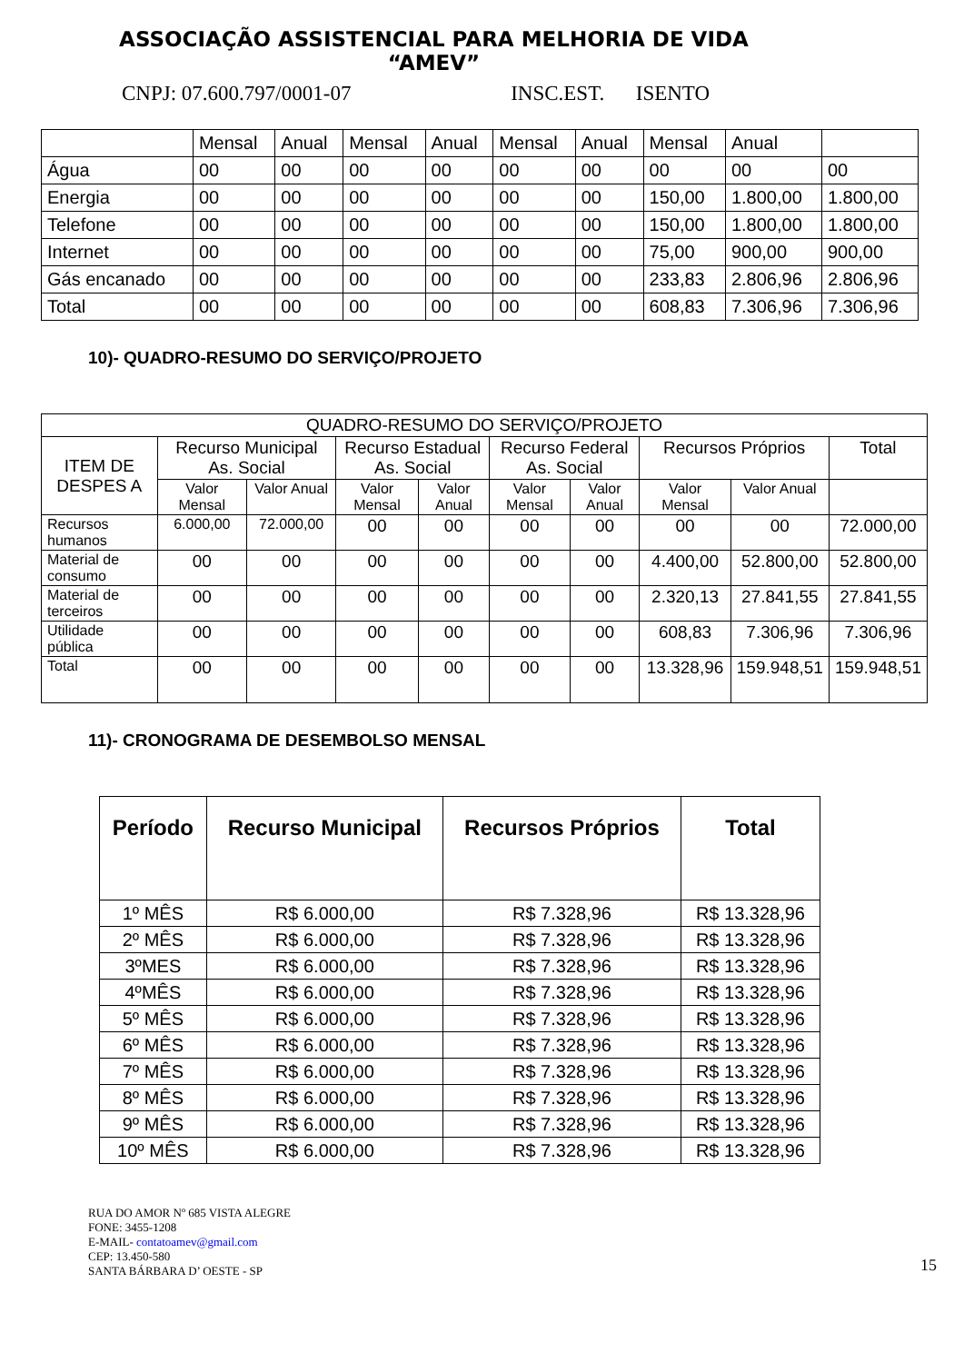ASSOCIAÇÃO ASSISTENCIAL PARA MELHORIA DE VIDA
“AMEV”
CNPJ: 07.600.797/0001-07 INSC.EST. ISENTO
| | Mensal | Anual | Mensal | Anual | Mensal | Anual | Mensal | Anual | |
| Água | 00 | 00 | 00 | 00 | 00 | 00 | 00 | 00 | 00 |
| Energia | 00 | 00 | 00 | 00 | 00 | 00 | 150,00 | 1.800,00 | 1.800,00 |
| Telefone | 00 | 00 | 00 | 00 | 00 | 00 | 150,00 | 1.800,00 | 1.800,00 |
| Internet | 00 | 00 | 00 | 00 | 00 | 00 | 75,00 | 900,00 | 900,00 |
| Gás encanado | 00 | 00 | 00 | 00 | 00 | 00 | 233,83 | 2.806,96 | 2.806,96 |
| Total | 00 | 00 | 00 | 00 | 00 | 00 | 608,83 | 7.306,96 | 7.306,96 |
10)- QUADRO-RESUMO DO SERVIÇO/PROJETO
| QUADRO-RESUMO DO SERVIÇO/PROJETO | | | | | | | | | |
| --- | --- | --- | --- | --- | --- | --- | --- | --- | --- |
| ITEM DE DESPES A | Recurso Municipal As. Social | | Recurso Estadual As. Social | | Recurso Federal As. Social | | Recursos Próprios | | Total |
| | Valor Mensal | Valor Anual | Valor Mensal | Valor Anual | Valor Mensal | Valor Anual | Valor Mensal | Valor Anual | |
| Recursos humanos | 6.000,00 | 72.000,00 | 00 | 00 | 00 | 00 | 00 | 00 | 72.000,00 |
| Material de consumo | 00 | 00 | 00 | 00 | 00 | 00 | 4.400,00 | 52.800,00 | 52.800,00 |
| Material de terceiros | 00 | 00 | 00 | 00 | 00 | 00 | 2.320,13 | 27.841,55 | 27.841,55 |
| Utilidade pública | 00 | 00 | 00 | 00 | 00 | 00 | 608,83 | 7.306,96 | 7.306,96 |
| Total | 00 | 00 | 00 | 00 | 00 | 00 | 13.328,96 | 159.948,51 | 159.948,51 |
11)- CRONOGRAMA DE DESEMBOLSO MENSAL
| Período | Recurso Municipal | Recursos Próprios | Total |
| --- | --- | --- | --- |
| 1º MÊS | R$ 6.000,00 | R$ 7.328,96 | R$ 13.328,96 |
| 2º MÊS | R$ 6.000,00 | R$ 7.328,96 | R$ 13.328,96 |
| 3ºMES | R$ 6.000,00 | R$ 7.328,96 | R$ 13.328,96 |
| 4ºMÊS | R$ 6.000,00 | R$ 7.328,96 | R$ 13.328,96 |
| 5º MÊS | R$ 6.000,00 | R$ 7.328,96 | R$ 13.328,96 |
| 6º MÊS | R$ 6.000,00 | R$ 7.328,96 | R$ 13.328,96 |
| 7º MÊS | R$ 6.000,00 | R$ 7.328,96 | R$ 13.328,96 |
| 8º MÊS | R$ 6.000,00 | R$ 7.328,96 | R$ 13.328,96 |
| 9º MÊS | R$ 6.000,00 | R$ 7.328,96 | R$ 13.328,96 |
| 10º MÊS | R$ 6.000,00 | R$ 7.328,96 | R$ 13.328,96 |
15
RUA DO AMOR Nº 685 VISTA ALEGRE
FONE: 3455-1208
E-MAIL- contatoamev@gmail.com
CEP: 13.450-580
SANTA BÁRBARA D’ OESTE - SP